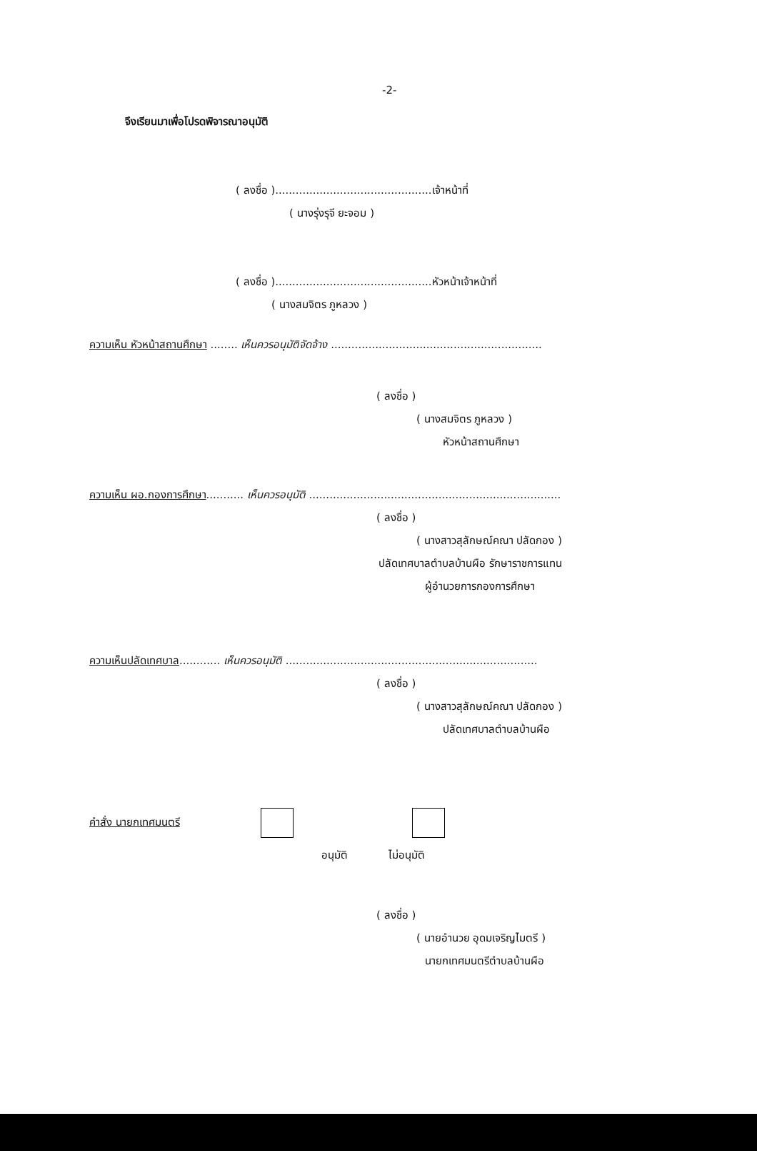-2-
จึงเรียนมาเพื่อโปรดพิจารณาอนุมัติ
( ลงชื่อ )..............................................เจ้าหน้าที่
( นางรุ่งรุจี ยะจอม )
( ลงชื่อ )..............................................หัวหน้าเจ้าหน้าที่
( นางสมจิตร ภูหลวง )
ความเห็น หัวหน้าสถานศึกษา ........ เห็นควรอนุมัติจัดจ้าง ..............................................................
( ลงชื่อ )
( นางสมจิตร ภูหลวง )
หัวหน้าสถานศึกษา
ความเห็น ผอ.กองการศึกษา........... เห็นควรอนุมัติ ..........................................................................
( ลงชื่อ )
( นางสาวสุลักษณ์คณา ปลัดกอง )
ปลัดเทศบาลตำบลบ้านผือ รักษาราชการแทน
ผู้อำนวยการกองการศึกษา
ความเห็นปลัดเทศบาล............ เห็นควรอนุมัติ ..........................................................................
( ลงชื่อ )
( นางสาวสุลักษณ์คณา ปลัดกอง )
ปลัดเทศบาลตำบลบ้านผือ
คำสั่ง นายกเทศมนตรี
อนุมัติ ไม่อนุมัติ
( ลงชื่อ )
( นายอำนวย อุดมเจริญไมตรี )
นายกเทศมนตรีตำบลบ้านผือ